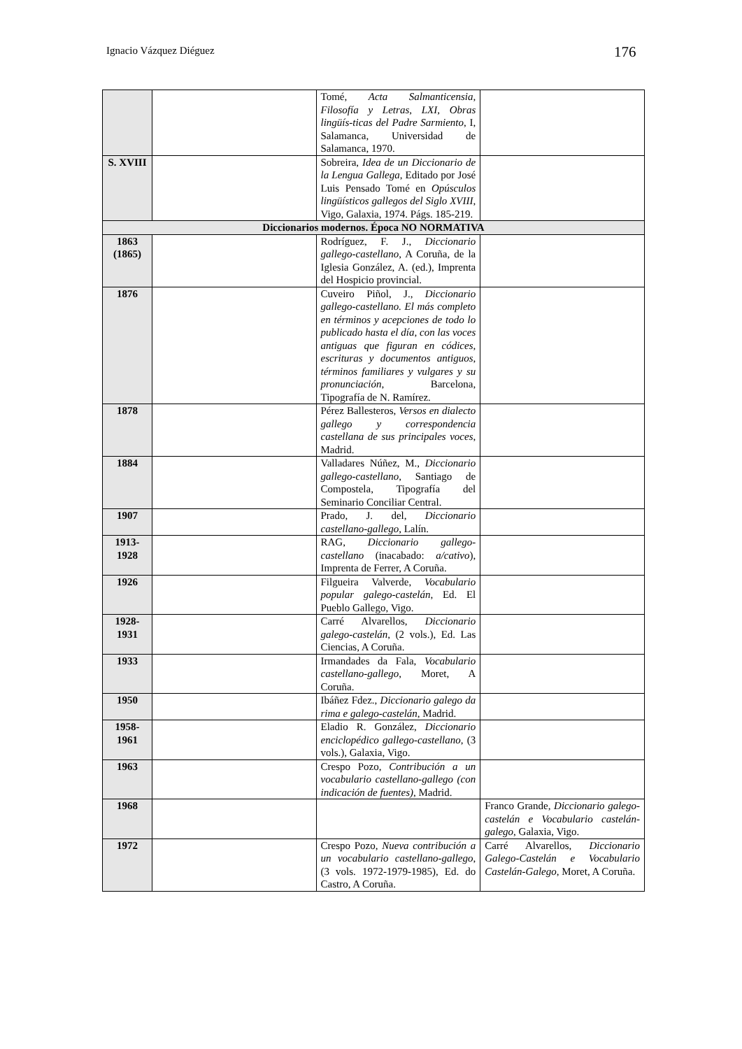Ignacio Vázquez Diéguez 176
| | | Tomé, Acta Salmanticensia, Filosofía y Letras, LXI, Obras lingüís-ticas del Padre Sarmiento , I, Salamanca, Universidad de Salamanca, 1970. | |
| S. XVIII | | Sobreira, Idea de un Diccionario de la Lengua Gallega , Editado por José Luis Pensado Tomé en Opúsculos lingüísticos gallegos del Siglo XVIII , Vigo, Galaxia, 1974. Págs. 185-219. | |
| Diccionarios modernos. Época NO NORMATIVA | | | |
| 1863 (1865) | | Rodríguez, F. J., Diccionario gallego-castellano , A Coruña, de la Iglesia González, A. (ed.), Imprenta del Hospicio provincial. | |
| 1876 | | Cuveiro Piñol, J., Diccionario gallego-castellano. El más completo en términos y acepciones de todo lo publicado hasta el día, con las voces antiguas que figuran en códices, escrituras y documentos antiguos, términos familiares y vulgares y su pronunciación , Barcelona, Tipografía de N. Ramírez. | |
| 1878 | | Pérez Ballesteros, Versos en dialecto gallego y correspondencia castellana de sus principales voces , Madrid. | |
| 1884 | | Valladares Núñez, M., Diccionario gallego-castellano , Santiago de Compostela, Tipografía del Seminario Conciliar Central. | |
| 1907 | | Prado, J. del, Diccionario castellano-gallego , Lalín. | |
| 1913-1928 | | RAG, Diccionario gallego-castellano (inacabado: a/cativo ), Imprenta de Ferrer, A Coruña. | |
| 1926 | | Filgueira Valverde, Vocabulario popular galego-castelán , Ed. El Pueblo Gallego, Vigo. | |
| 1928-1931 | | Carré Alvarellos, Diccionario galego-castelán , (2 vols.), Ed. Las Ciencias, A Coruña. | |
| 1933 | | Irmandades da Fala, Vocabulario castellano-gallego , Moret, A Coruña. | |
| 1950 | | Ibáñez Fdez., Diccionario galego da rima e galego-castelán , Madrid. | |
| 1958-1961 | | Eladio R. González, Diccionario enciclopédico gallego-castellano , (3 vols.), Galaxia, Vigo. | |
| 1963 | | Crespo Pozo, Contribución a un vocabulario castellano-gallego (con indicación de fuentes) , Madrid. | |
| 1968 | | | Franco Grande, Diccionario galego-castelán e Vocabulario castelán-galego , Galaxia, Vigo. |
| 1972 | | Crespo Pozo, Nueva contribución a un vocabulario castellano-gallego , (3 vols. 1972-1979-1985), Ed. do Castro, A Coruña. | Carré Alvarellos, Diccionario Galego-Castelán e Vocabulario Castelán-Galego , Moret, A Coruña. |